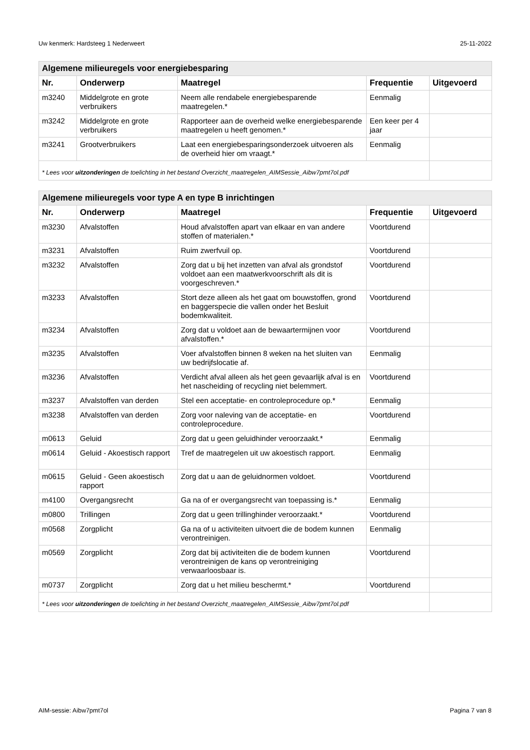Uw kenmerk: Hardsteeg 1 Nederweert 25-11-2022
| Algemene milieuregels voor energiebesparing | | | | |
| --- | --- | --- | --- | --- |
| Nr. | Onderwerp | Maatregel | Frequentie | Uitgevoerd |
| m3240 | Middelgrote en grote verbruikers | Neem alle rendabele energiebesparende maatregelen.* | Eenmalig | |
| m3242 | Middelgrote en grote verbruikers | Rapporteer aan de overheid welke energiebesparende maatregelen u heeft genomen.* | Een keer per 4 jaar | |
| m3241 | Grootverbruikers | Laat een energiebesparingsonderzoek uitvoeren als de overheid hier om vraagt.* | Eenmalig | |
| * Lees voor uitzonderingen de toelichting in het bestand Overzicht_maatregelen_AIMSessie_Aibw7pmt7ol.pdf | | | | |
| Algemene milieuregels voor type A en type B inrichtingen | | | | |
| --- | --- | --- | --- | --- |
| Nr. | Onderwerp | Maatregel | Frequentie | Uitgevoerd |
| m3230 | Afvalstoffen | Houd afvalstoffen apart van elkaar en van andere stoffen of materialen.* | Voortdurend | |
| m3231 | Afvalstoffen | Ruim zwerfvuil op. | Voortdurend | |
| m3232 | Afvalstoffen | Zorg dat u bij het inzetten van afval als grondstof voldoet aan een maatwerkvoorschrift als dit is voorgeschreven.* | Voortdurend | |
| m3233 | Afvalstoffen | Stort deze alleen als het gaat om bouwstoffen, grond en baggerspecie die vallen onder het Besluit bodemkwaliteit. | Voortdurend | |
| m3234 | Afvalstoffen | Zorg dat u voldoet aan de bewaartermijnen voor afvalstoffen.* | Voortdurend | |
| m3235 | Afvalstoffen | Voer afvalstoffen binnen 8 weken na het sluiten van uw bedrijfslocatie af. | Eenmalig | |
| m3236 | Afvalstoffen | Verdicht afval alleen als het geen gevaarlijk afval is en het nascheiding of recycling niet belemmert. | Voortdurend | |
| m3237 | Afvalstoffen van derden | Stel een acceptatie- en controleprocedure op.* | Eenmalig | |
| m3238 | Afvalstoffen van derden | Zorg voor naleving van de acceptatie- en controleprocedure. | Voortdurend | |
| m0613 | Geluid | Zorg dat u geen geluidhinder veroorzaakt.* | Eenmalig | |
| m0614 | Geluid - Akoestisch rapport | Tref de maatregelen uit uw akoestisch rapport. | Eenmalig | |
| m0615 | Geluid - Geen akoestisch rapport | Zorg dat u aan de geluidnormen voldoet. | Voortdurend | |
| m4100 | Overgangsrecht | Ga na of er overgangsrecht van toepassing is.* | Eenmalig | |
| m0800 | Trillingen | Zorg dat u geen trillinghinder veroorzaakt.* | Voortdurend | |
| m0568 | Zorgplicht | Ga na of u activiteiten uitvoert die de bodem kunnen verontreinigen. | Eenmalig | |
| m0569 | Zorgplicht | Zorg dat bij activiteiten die de bodem kunnen verontreinigen de kans op verontreiniging verwaarloosbaar is. | Voortdurend | |
| m0737 | Zorgplicht | Zorg dat u het milieu beschermt.* | Voortdurend | |
| * Lees voor uitzonderingen de toelichting in het bestand Overzicht_maatregelen_AIMSessie_Aibw7pmt7ol.pdf | | | | |
AIM-sessie: Aibw7pmt7ol Pagina 7 van 8